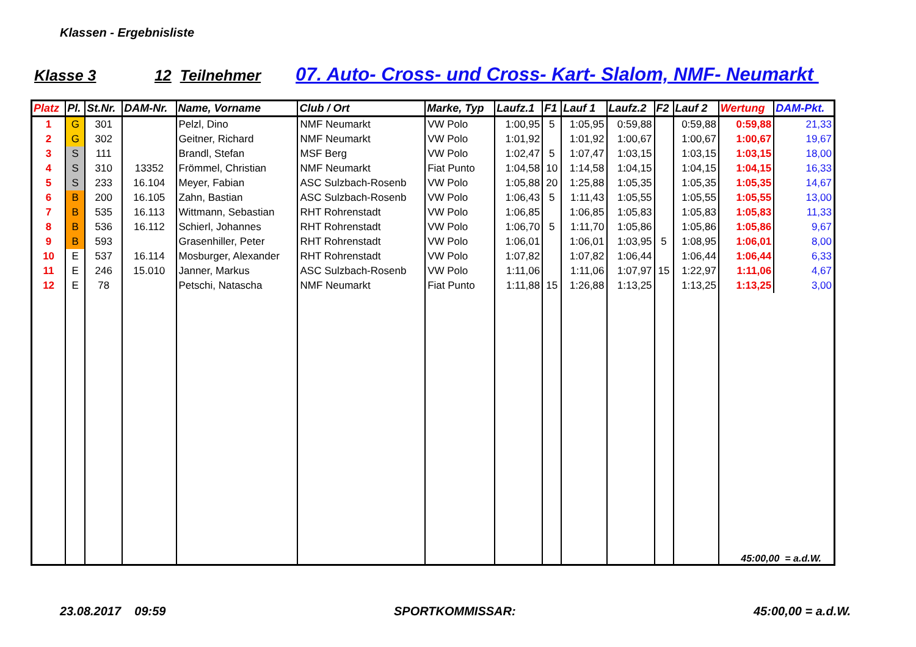Klassen - Ergebnisliste
Klasse 3 12 Teilnehmer 07. Auto- Cross- und Cross- Kart- Slalom, NMF- Neumarkt
| Platz | Pl. | St.Nr. | DAM-Nr. | Name, Vorname | Club / Ort | Marke, Typ | Laufz.1 | F1 | Lauf 1 | Laufz.2 | F2 | Lauf 2 | Wertung | DAM-Pkt. |
| --- | --- | --- | --- | --- | --- | --- | --- | --- | --- | --- | --- | --- | --- | --- |
| 1 | G | 301 | | Pelzl, Dino | NMF Neumarkt | VW Polo | 1:00,95 | 5 | 1:05,95 | 0:59,88 | | 0:59,88 | 0:59,88 | 21,33 |
| 2 | G | 302 | | Geitner, Richard | NMF Neumarkt | VW Polo | 1:01,92 | | 1:01,92 | 1:00,67 | | 1:00,67 | 1:00,67 | 19,67 |
| 3 | S | 111 | | Brandl, Stefan | MSF Berg | VW Polo | 1:02,47 | 5 | 1:07,47 | 1:03,15 | | 1:03,15 | 1:03,15 | 18,00 |
| 4 | S | 310 | 13352 | Frömmel, Christian | NMF Neumarkt | Fiat Punto | 1:04,58 | 10 | 1:14,58 | 1:04,15 | | 1:04,15 | 1:04,15 | 16,33 |
| 5 | S | 233 | 16.104 | Meyer, Fabian | ASC Sulzbach-Rosenb | VW Polo | 1:05,88 | 20 | 1:25,88 | 1:05,35 | | 1:05,35 | 1:05,35 | 14,67 |
| 6 | B | 200 | 16.105 | Zahn, Bastian | ASC Sulzbach-Rosenb | VW Polo | 1:06,43 | 5 | 1:11,43 | 1:05,55 | | 1:05,55 | 1:05,55 | 13,00 |
| 7 | B | 535 | 16.113 | Wittmann, Sebastian | RHT Rohrenstadt | VW Polo | 1:06,85 | | 1:06,85 | 1:05,83 | | 1:05,83 | 1:05,83 | 11,33 |
| 8 | B | 536 | 16.112 | Schierl, Johannes | RHT Rohrenstadt | VW Polo | 1:06,70 | 5 | 1:11,70 | 1:05,86 | | 1:05,86 | 1:05,86 | 9,67 |
| 9 | B | 593 | | Grasenhiller, Peter | RHT Rohrenstadt | VW Polo | 1:06,01 | | 1:06,01 | 1:03,95 | 5 | 1:08,95 | 1:06,01 | 8,00 |
| 10 | E | 537 | 16.114 | Mosburger, Alexander | RHT Rohrenstadt | VW Polo | 1:07,82 | | 1:07,82 | 1:06,44 | | 1:06,44 | 1:06,44 | 6,33 |
| 11 | E | 246 | 15.010 | Janner, Markus | ASC Sulzbach-Rosenb | VW Polo | 1:11,06 | | 1:11,06 | 1:07,97 | 15 | 1:22,97 | 1:11,06 | 4,67 |
| 12 | E | 78 | | Petschi, Natascha | NMF Neumarkt | Fiat Punto | 1:11,88 | 15 | 1:26,88 | 1:13,25 | | 1:13,25 | 1:13,25 | 3,00 |
| | | | | | | | | | | | | | 45:00,00 = a.d.W. | |
23.08.2017 09:59 SPORTKOMMISSAR: 45:00,00 = a.d.W.